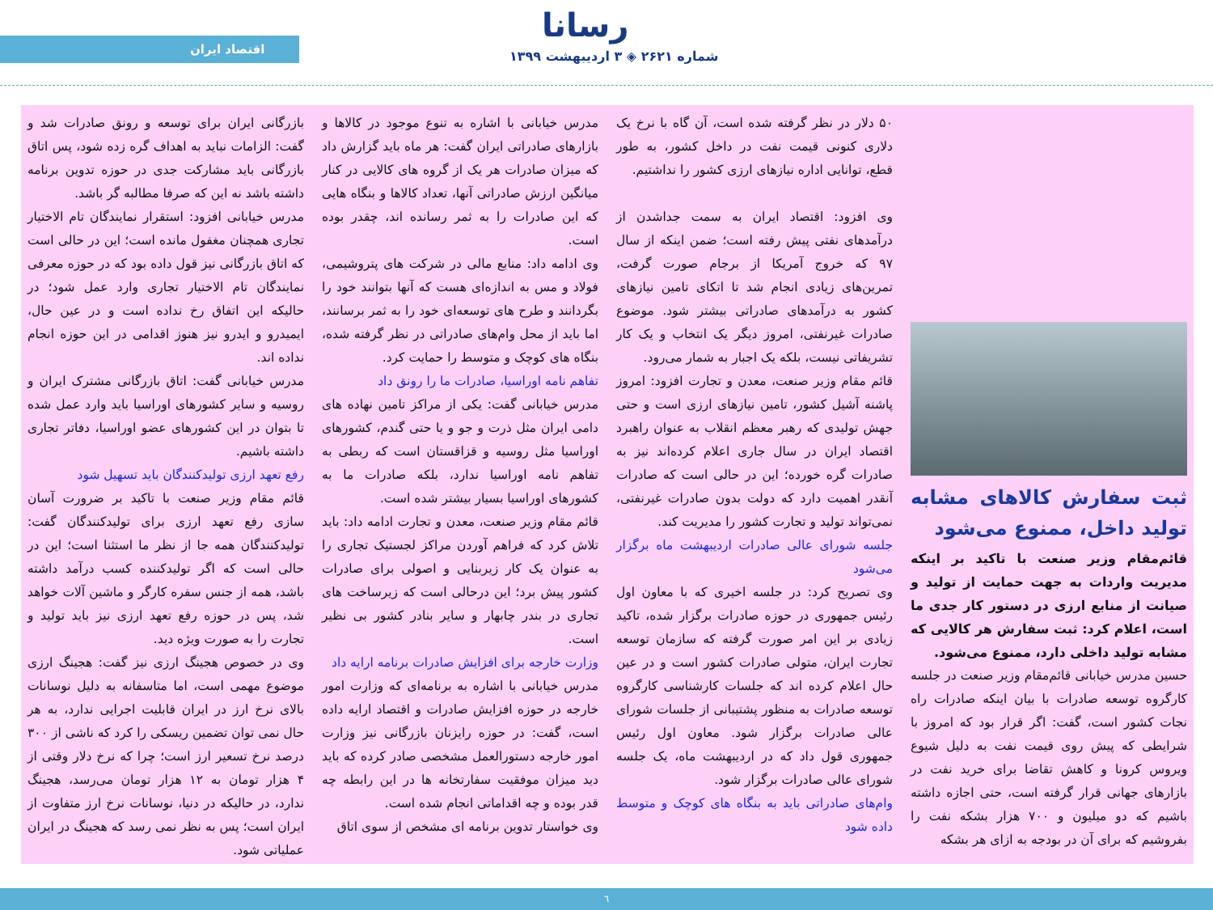رسانا
شماره ۲۶۲۱ ◈ ۳ اردیبهشت ۱۳۹۹
اقتصاد ایران
ثبت سفارش کالاهای مشابه تولید داخل، ممنوع می‌شود
قائم‌مقام وزیر صنعت با تاکید بر اینکه مدیریت واردات به جهت حمایت از تولید و صیانت از منابع ارزی در دستور کار جدی ما است، اعلام کرد: ثبت سفارش هر کالایی که مشابه تولید داخلی دارد، ممنوع می‌شود.
حسین مدرس خیابانی قائم‌مقام وزیر صنعت در جلسه کارگروه توسعه صادرات با بیان اینکه صادرات راه نجات کشور است، گفت: اگر قرار بود که امروز با شرایطی که پیش روی قیمت نفت به دلیل شیوع ویروس کرونا و کاهش تقاضا برای خرید نفت در بازارهای جهانی قرار گرفته است، حتی اجازه داشته باشیم که دو میلیون و ۷۰۰ هزار بشکه نفت را بفروشیم که برای آن در بودجه به ازای هر بشکه
۵۰ دلار در نظر گرفته شده است، آن گاه با نرخ یک دلاری کنونی قیمت نفت در داخل کشور، به طور قطع، توانایی اداره نیازهای ارزی کشور را نداشتیم.
وی افزود: اقتصاد ایران به سمت جداشدن از درآمدهای نفتی پیش رفته است؛ ضمن اینکه از سال ۹۷ که خروج آمریکا از برجام صورت گرفت، تمرین‌های زیادی انجام شد تا اتکای تامین نیازهای کشور به درآمدهای صادراتی بیشتر شود. موضوع صادرات غیرنفتی، امروز دیگر یک انتخاب و یک کار تشریفاتی نیست، بلکه یک اجبار به شمار می‌رود.
قائم مقام وزیر صنعت، معدن و تجارت افزود: امروز پاشنه آشیل کشور، تامین نیازهای ارزی است و حتی جهش تولیدی که رهبر معظم انقلاب به عنوان راهبرد اقتصاد ایران در سال جاری اعلام کرده‌اند نیز به صادرات گره خورده؛ این در حالی است که صادرات آنقدر اهمیت دارد که دولت بدون صادرات غیرنفتی، نمی‌تواند تولید و تجارت کشور را مدیریت کند.
جلسه شورای عالی صادرات اردیبهشت ماه برگزار می‌شود
وی تصریح کرد: در جلسه اخیری که با معاون اول رئیس جمهوری در حوزه صادرات برگزار شده، تاکید زیادی بر این امر صورت گرفته که سازمان توسعه تجارت ایران، متولی صادرات کشور است و در عین حال اعلام کرده اند که جلسات کارشناسی کارگروه توسعه صادرات به منظور پشتیبانی از جلسات شورای عالی صادرات برگزار شود. معاون اول رئیس جمهوری قول داد که در اردیبهشت ماه، یک جلسه شورای عالی صادرات برگزار شود.
وام‌های صادراتی باید به بنگاه های کوچک و متوسط داده شود
مدرس خیابانی با اشاره به تنوع موجود در کالاها و بازارهای صادراتی ایران گفت: هر ماه باید گزارش داد که میزان صادرات هر یک از گروه های کالایی در کنار میانگین ارزش صادراتی آنها، تعداد کالاها و بنگاه هایی که این صادرات را به ثمر رسانده اند، چقدر بوده است.
وی ادامه داد: منابع مالی در شرکت های پتروشیمی، فولاد و مس به اندازه‌ای هست که آنها بتوانند خود را بگردانند و طرح های توسعه‌ای خود را به ثمر برسانند، اما باید از محل وام‌های صادراتی در نظر گرفته شده، بنگاه های کوچک و متوسط را حمایت کرد.
تفاهم نامه اوراسیا، صادرات ما را رونق داد
مدرس خیابانی گفت: یکی از مراکز تامین نهاده های دامی ایران مثل ذرت و جو و یا حتی گندم، کشورهای اوراسیا مثل روسیه و قزاقستان است که ربطی به تفاهم نامه اوراسیا ندارد، بلکه صادرات ما به کشورهای اوراسیا بسیار بیشتر شده است.
قائم مقام وزیر صنعت، معدن و تجارت ادامه داد: باید تلاش کرد که فراهم آوردن مراکز لجستیک تجاری را به عنوان یک کار زیربنایی و اصولی برای صادرات کشور پیش برد؛ این درحالی است که زیرساخت های تجاری در بندر چابهار و سایر بنادر کشور بی نظیر است.
وزارت خارجه برای افزایش صادرات برنامه ارایه داد
مدرس خیابانی با اشاره به برنامه‌ای که وزارت امور خارجه در حوزه افزایش صادرات و اقتصاد ارایه داده است، گفت: در حوزه رایزنان بازرگانی نیز وزارت امور خارجه دستورالعمل مشخصی صادر کرده که باید دید میزان موفقیت سفارتخانه ها در این رابطه چه قدر بوده و چه اقداماتی انجام شده است.
وی خواستار تدوین برنامه ای مشخص از سوی اتاق
بازرگانی ایران برای توسعه و رونق صادرات شد و گفت: الزامات نباید به اهداف گره زده شود، پس اتاق بازرگانی باید مشارکت جدی در حوزه تدوین برنامه داشته باشد نه این که صرفا مطالبه گر باشد.
مدرس خیابانی افزود: استقرار نمایندگان تام الاختیار تجاری همچنان مغفول مانده است؛ این در حالی است که اتاق بازرگانی نیز قول داده بود که در حوزه معرفی نمایندگان تام الاختیار تجاری وارد عمل شود؛ در حالیکه این اتفاق رخ نداده است و در عین حال، ایمیدرو و ایدرو نیز هنوز اقدامی در این حوزه انجام نداده اند.
مدرس خیابانی گفت: اتاق بازرگانی مشترک ایران و روسیه و سایر کشورهای اوراسیا باید وارد عمل شده تا بتوان در این کشورهای عضو اوراسیا، دفاتر تجاری داشته باشیم.
رفع تعهد ارزی تولیدکنندگان باید تسهیل شود
قائم مقام وزیر صنعت با تاکید بر ضرورت آسان سازی رفع تعهد ارزی برای تولیدکنندگان گفت: تولیدکنندگان همه جا از نظر ما استثنا است؛ این در حالی است که اگر تولیدکننده کسب درآمد داشته باشد، همه از جنس سفره کارگر و ماشین آلات خواهد شد، پس در حوزه رفع تعهد ارزی نیز باید تولید و تجارت را به صورت ویژه دید.
وی در خصوص هجینگ ارزی نیز گفت: هجینگ ارزی موضوع مهمی است، اما متاسفانه به دلیل نوسانات بالای نرخ ارز در ایران قابلیت اجرایی ندارد، به هر حال نمی توان تضمین ریسکی را کرد که ناشی از ۳۰۰ درصد نرخ تسعیر ارز است؛ چرا که نرخ دلار وقتی از ۴ هزار تومان به ۱۲ هزار تومان می‌رسد، هجینگ ندارد، در حالیکه در دنیا، نوسانات نرخ ارز متفاوت از ایران است؛ پس به نظر نمی رسد که هجینگ در ایران عملیاتی شود.
٦